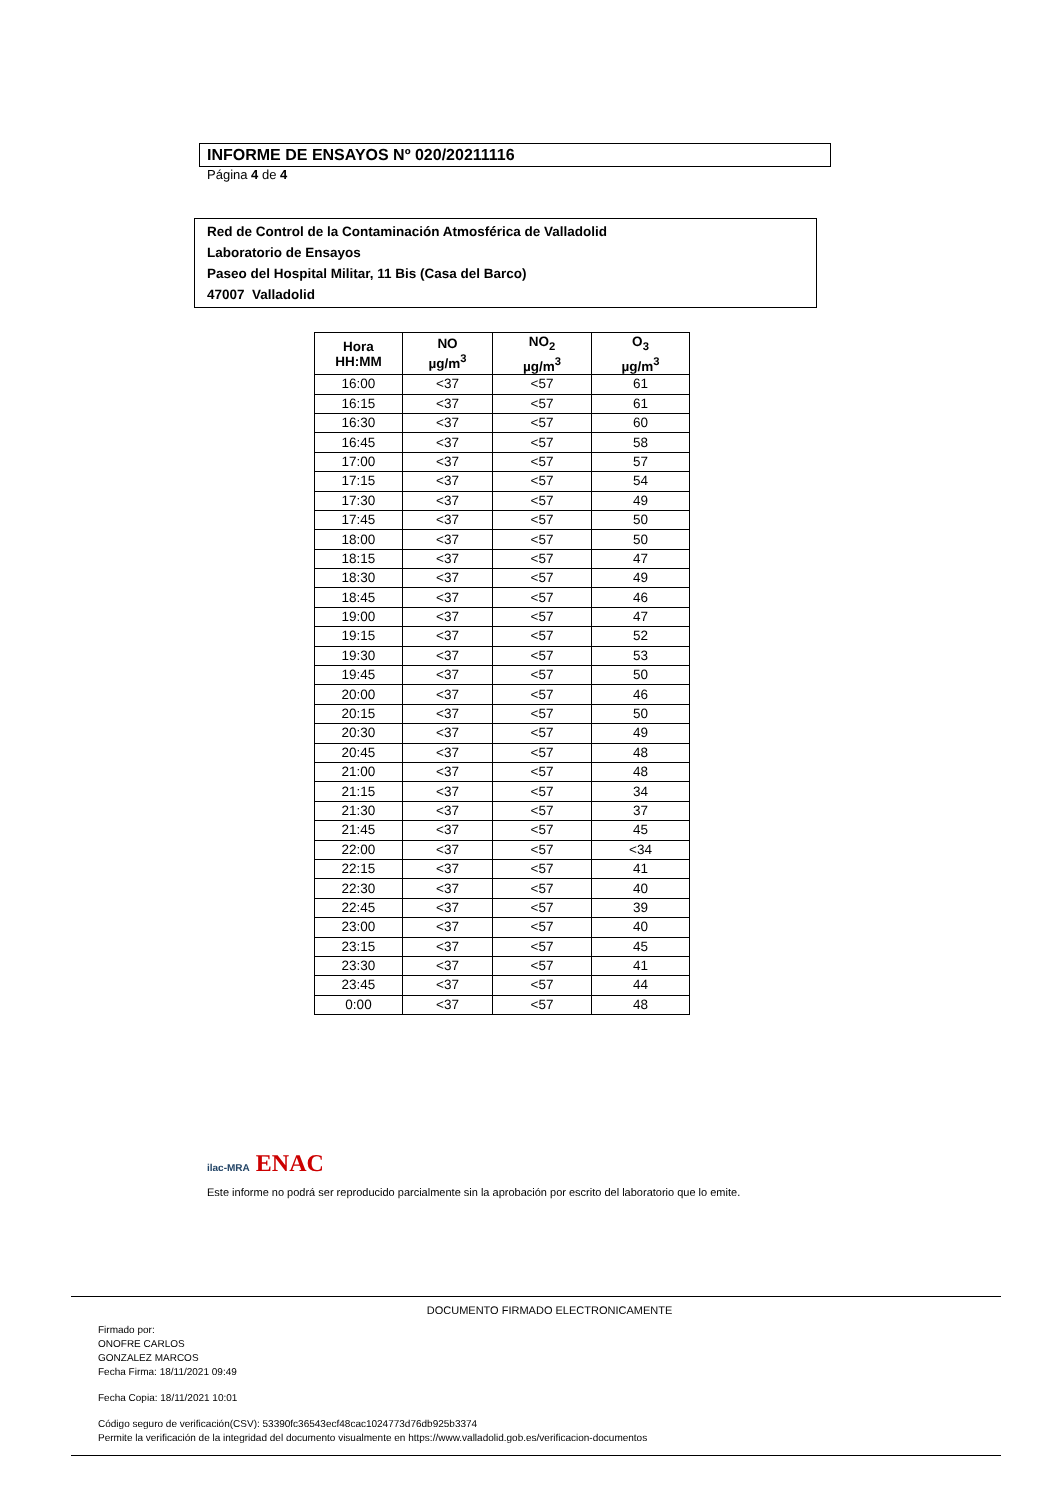INFORME DE ENSAYOS Nº 020/20211116
Página 4 de 4
Red de Control de la Contaminación Atmosférica de Valladolid
Laboratorio de Ensayos
Paseo del Hospital Militar, 11 Bis (Casa del Barco)
47007 Valladolid
| Hora HH:MM | NO µg/m<sup>3</sup> | NO<sub>2</sub> µg/m<sup>3</sup> | O<sub>3</sub> µg/m<sup>3</sup> |
| --- | --- | --- | --- |
| 16:00 | <37 | <57 | 61 |
| 16:15 | <37 | <57 | 61 |
| 16:30 | <37 | <57 | 60 |
| 16:45 | <37 | <57 | 58 |
| 17:00 | <37 | <57 | 57 |
| 17:15 | <37 | <57 | 54 |
| 17:30 | <37 | <57 | 49 |
| 17:45 | <37 | <57 | 50 |
| 18:00 | <37 | <57 | 50 |
| 18:15 | <37 | <57 | 47 |
| 18:30 | <37 | <57 | 49 |
| 18:45 | <37 | <57 | 46 |
| 19:00 | <37 | <57 | 47 |
| 19:15 | <37 | <57 | 52 |
| 19:30 | <37 | <57 | 53 |
| 19:45 | <37 | <57 | 50 |
| 20:00 | <37 | <57 | 46 |
| 20:15 | <37 | <57 | 50 |
| 20:30 | <37 | <57 | 49 |
| 20:45 | <37 | <57 | 48 |
| 21:00 | <37 | <57 | 48 |
| 21:15 | <37 | <57 | 34 |
| 21:30 | <37 | <57 | 37 |
| 21:45 | <37 | <57 | 45 |
| 22:00 | <37 | <57 | <34 |
| 22:15 | <37 | <57 | 41 |
| 22:30 | <37 | <57 | 40 |
| 22:45 | <37 | <57 | 39 |
| 23:00 | <37 | <57 | 40 |
| 23:15 | <37 | <57 | 45 |
| 23:30 | <37 | <57 | 41 |
| 23:45 | <37 | <57 | 44 |
| 0:00 | <37 | <57 | 48 |
ilac-MRA ENAC
Este informe no podrá ser reproducido parcialmente sin la aprobación por escrito del laboratorio que lo emite.
DOCUMENTO FIRMADO ELECTRONICAMENTE
Firmado por:
ONOFRE CARLOS
GONZALEZ MARCOS
Fecha Firma: 18/11/2021 09:49
Fecha Copia: 18/11/2021 10:01
Código seguro de verificación(CSV): 53390fc36543ecf48cac1024773d76db925b3374
Permite la verificación de la integridad del documento visualmente en https://www.valladolid.gob.es/verificacion-documentos